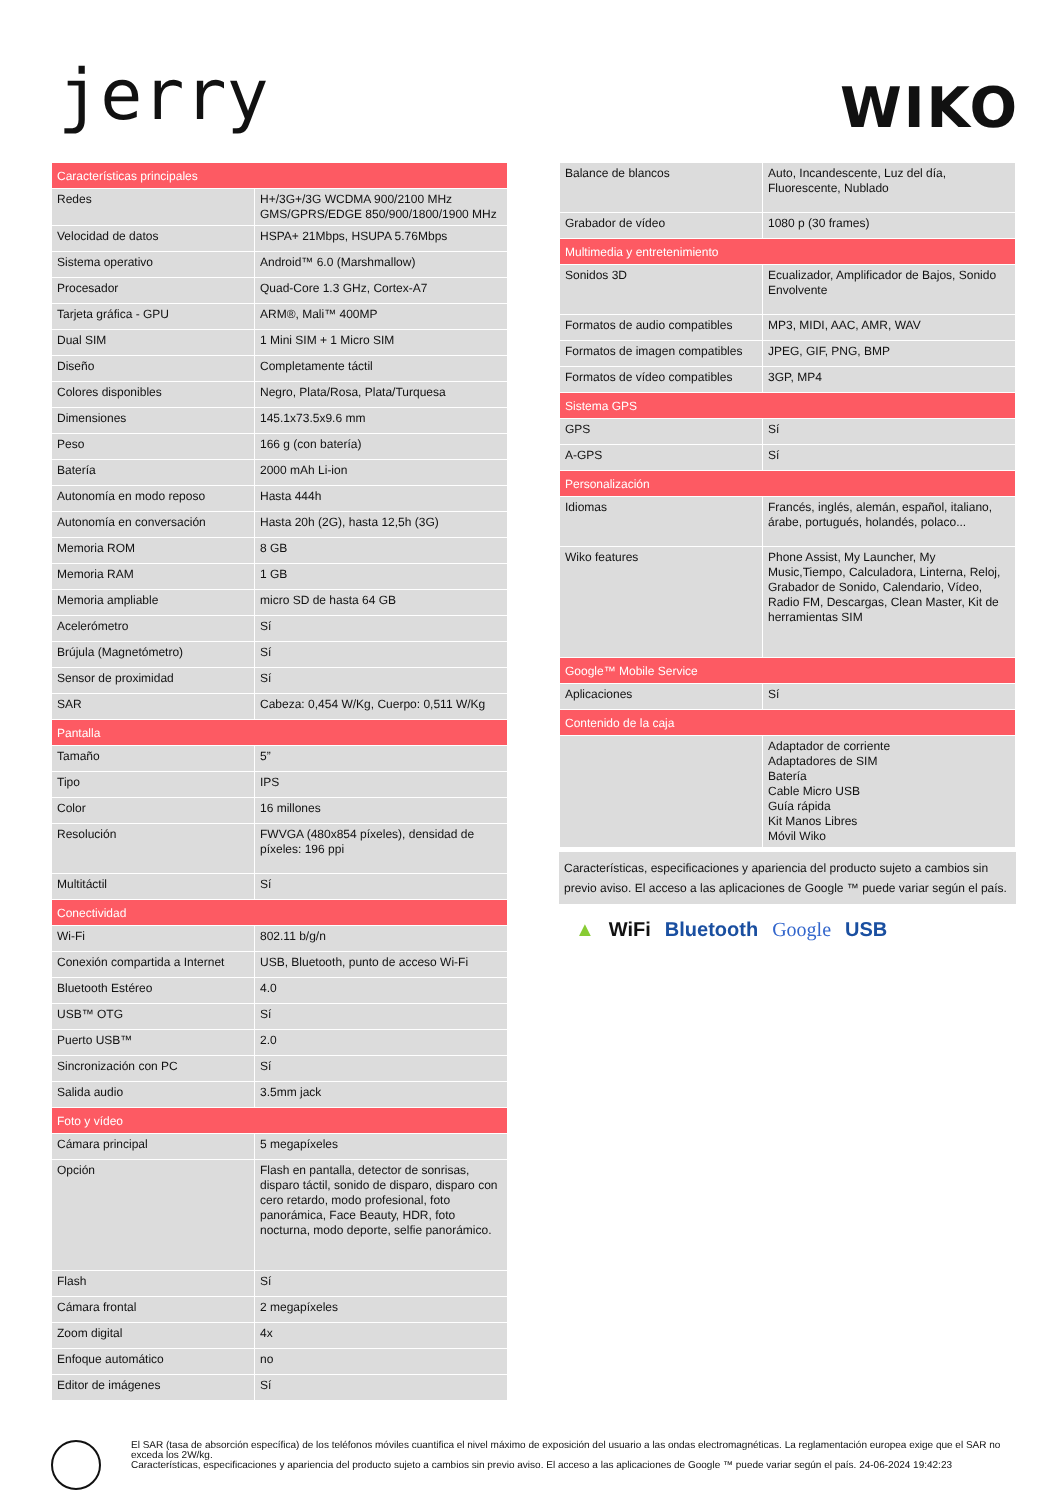jerry
WIKO
| Características principales | |
| --- | --- |
| Redes | H+/3G+/3G WCDMA 900/2100 MHz GMS/GPRS/EDGE 850/900/1800/1900 MHz |
| Velocidad de datos | HSPA+ 21Mbps, HSUPA 5.76Mbps |
| Sistema operativo | Android™ 6.0 (Marshmallow) |
| Procesador | Quad-Core 1.3 GHz, Cortex-A7 |
| Tarjeta gráfica - GPU | ARM®, Mali™ 400MP |
| Dual SIM | 1 Mini SIM + 1 Micro SIM |
| Diseño | Completamente táctil |
| Colores disponibles | Negro, Plata/Rosa, Plata/Turquesa |
| Dimensiones | 145.1x73.5x9.6 mm |
| Peso | 166 g (con batería) |
| Batería | 2000 mAh Li-ion |
| Autonomía en modo reposo | Hasta 444h |
| Autonomía en conversación | Hasta 20h (2G), hasta 12,5h (3G) |
| Memoria ROM | 8 GB |
| Memoria RAM | 1 GB |
| Memoria ampliable | micro SD de hasta 64 GB |
| Acelerómetro | Sí |
| Brújula (Magnetómetro) | Sí |
| Sensor de proximidad | Sí |
| SAR | Cabeza: 0,454 W/Kg, Cuerpo: 0,511 W/Kg |
| Pantalla | |
| Tamaño | 5” |
| Tipo | IPS |
| Color | 16 millones |
| Resolución | FWVGA (480x854 píxeles), densidad de píxeles: 196 ppi |
| Multitáctil | Sí |
| Conectividad | |
| Wi-Fi | 802.11 b/g/n |
| Conexión compartida a Internet | USB, Bluetooth, punto de acceso Wi-Fi |
| Bluetooth Estéreo | 4.0 |
| USB™ OTG | Sí |
| Puerto USB™ | 2.0 |
| Sincronización con PC | Sí |
| Salida audio | 3.5mm jack |
| Foto y vídeo | |
| Cámara principal | 5 megapíxeles |
| Opción | Flash en pantalla, detector de sonrisas, disparo táctil, sonido de disparo, disparo con cero retardo, modo profesional, foto panorámica, Face Beauty, HDR, foto nocturna, modo deporte, selfie panorámico. |
| Flash | Sí |
| Cámara frontal | 2 megapíxeles |
| Zoom digital | 4x |
| Enfoque automático | no |
| Editor de imágenes | Sí |
| Balance de blancos | Auto, Incandescente, Luz del día, Fluorescente, Nublado |
| Grabador de vídeo | 1080 p (30 frames) |
| Multimedia y entretenimiento | |
| Sonidos 3D | Ecualizador, Amplificador de Bajos, Sonido Envolvente |
| Formatos de audio compatibles | MP3, MIDI, AAC, AMR, WAV |
| Formatos de imagen compatibles | JPEG, GIF, PNG, BMP |
| Formatos de vídeo compatibles | 3GP, MP4 |
| Sistema GPS | |
| GPS | Sí |
| A-GPS | Sí |
| Personalización | |
| Idiomas | Francés, inglés, alemán, español, italiano, árabe, portugués, holandés, polaco... |
| Wiko features | Phone Assist, My Launcher, My Music,Tiempo, Calculadora, Linterna, Reloj, Grabador de Sonido, Calendario, Vídeo, Radio FM, Descargas, Clean Master, Kit de herramientas SIM |
| Google™ Mobile Service | |
| Aplicaciones | Sí |
| Contenido de la caja | |
| | Adaptador de corriente Adaptadores de SIM Batería Cable Micro USB Guía rápida Kit Manos Libres Móvil Wiko |
Características, especificaciones y apariencia del producto sujeto a cambios sin previo aviso. El acceso a las aplicaciones de Google ™ puede variar según el país.
▲ WiFi Bluetooth Google USB
El SAR (tasa de absorción específica) de los teléfonos móviles cuantifica el nivel máximo de exposición del usuario a las ondas electromagnéticas. La reglamentación europea exige que el SAR no exceda los 2W/kg.
Características, especificaciones y apariencia del producto sujeto a cambios sin previo aviso. El acceso a las aplicaciones de Google ™ puede variar según el país. 24-06-2024 19:42:23